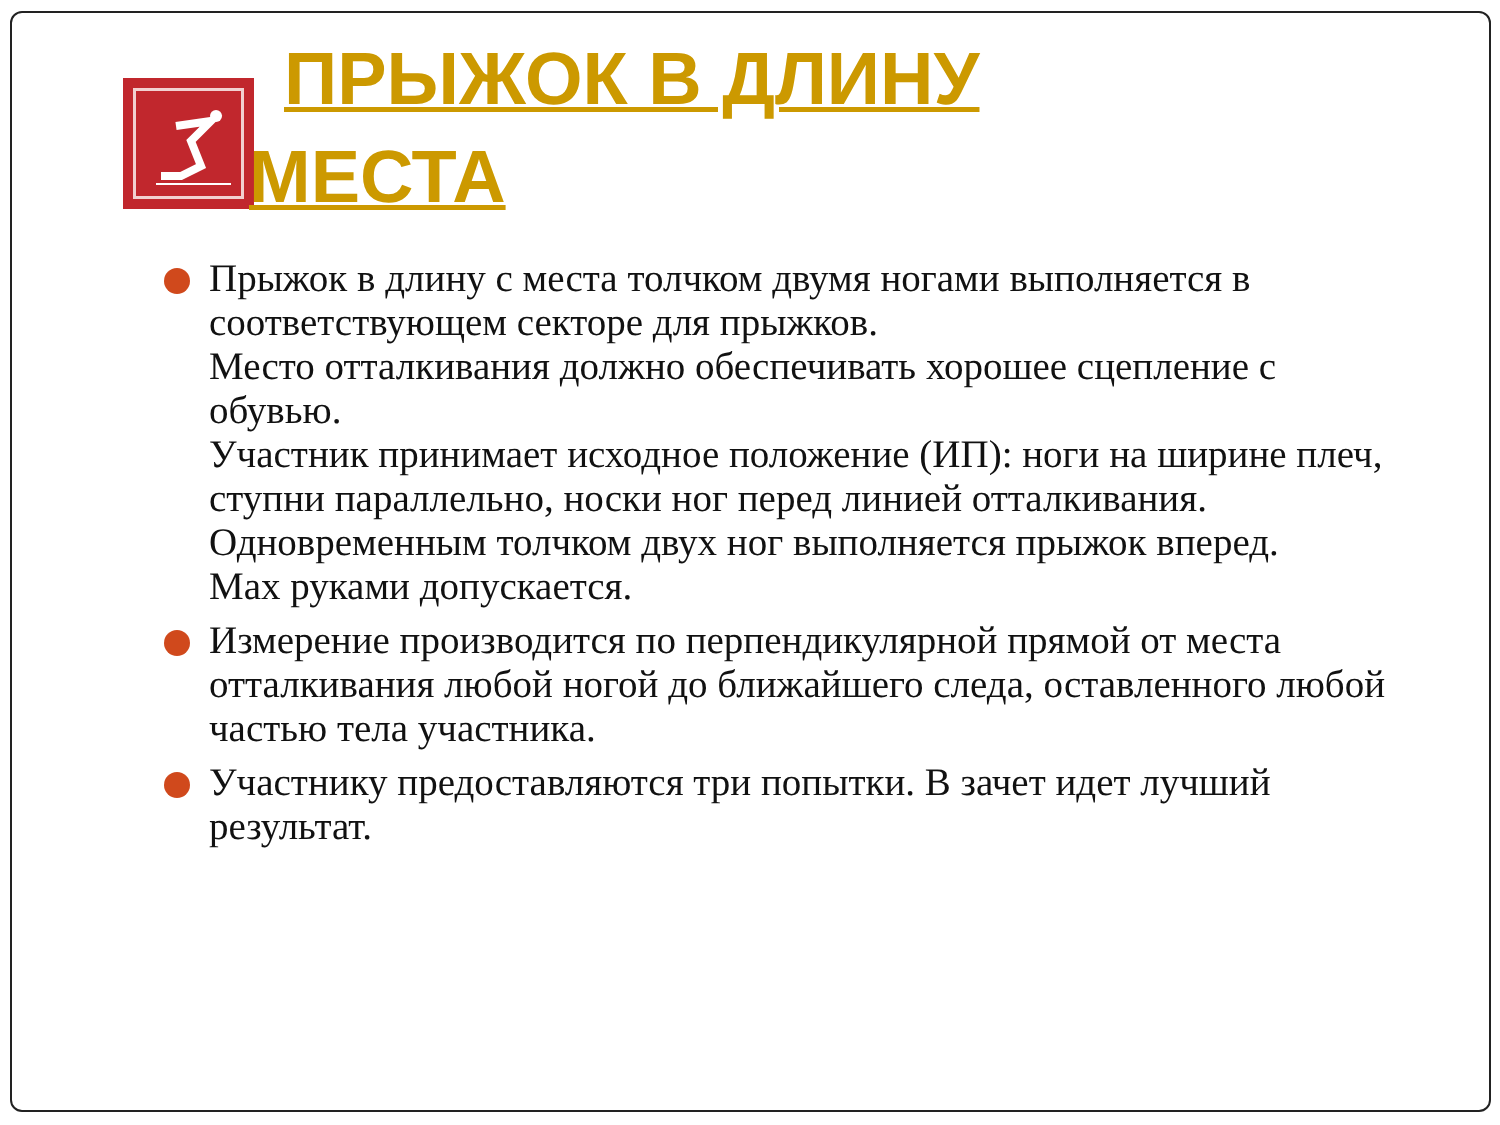ПРЫЖОК В ДЛИНУ
МЕСТА
Прыжок в длину с места толчком двумя ногами выполняется в соответствующем секторе для прыжков.
Место отталкивания должно обеспечивать хорошее сцепление с обувью.
Участник принимает исходное положение (ИП): ноги на ширине плеч, ступни параллельно, носки ног перед линией отталкивания.
Одновременным толчком двух ног выполняется прыжок вперед.
Мах руками допускается.
Измерение производится по перпендикулярной прямой от места отталкивания любой ногой до ближайшего следа, оставленного любой частью тела участника.
Участнику предоставляются три попытки. В зачет идет лучший результат.